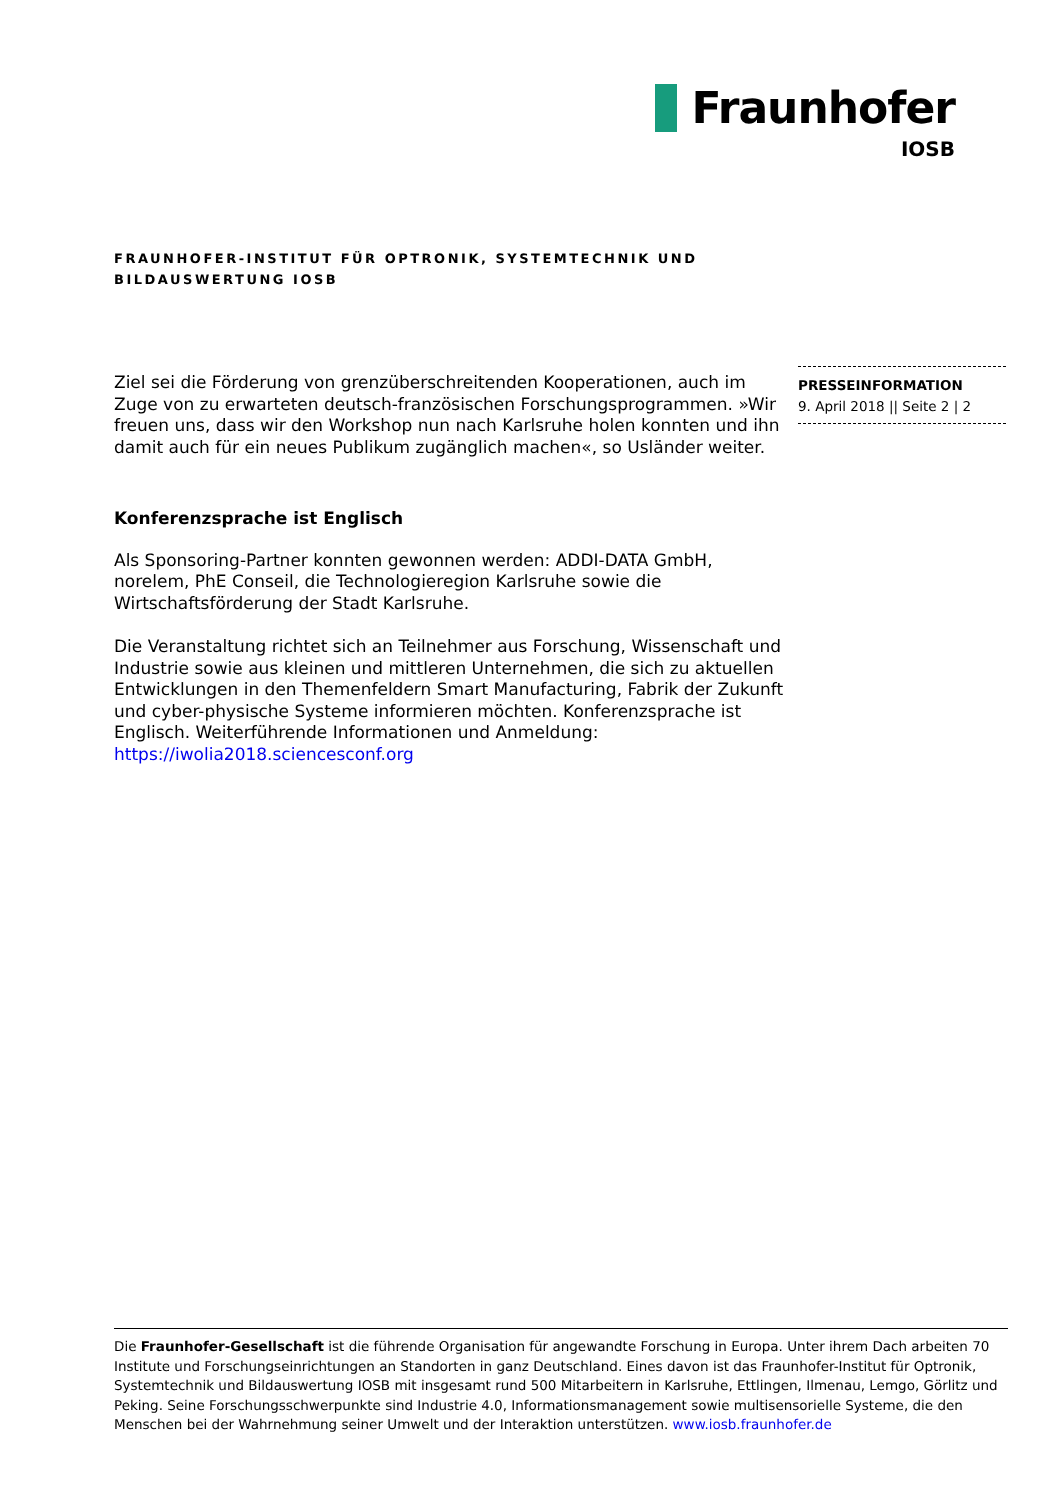Fraunhofer
IOSB
FRAUNHOFER-INSTITUT FÜR OPTRONIK, SYSTEMTECHNIK UND
BILDAUSWERTUNG IOSB
PRESSEINFORMATION
9. April 2018 || Seite 2 | 2
Ziel sei die Förderung von grenzüberschreitenden Kooperationen, auch im Zuge von zu erwarteten deutsch-französischen Forschungsprogrammen. »Wir freuen uns, dass wir den Workshop nun nach Karlsruhe holen konnten und ihn damit auch für ein neues Publikum zugänglich machen«, so Usländer weiter.
Konferenzsprache ist Englisch
Als Sponsoring-Partner konnten gewonnen werden: ADDI-DATA GmbH, norelem, PhE Conseil, die Technologieregion Karlsruhe sowie die Wirtschaftsförderung der Stadt Karlsruhe.
Die Veranstaltung richtet sich an Teilnehmer aus Forschung, Wissenschaft und Industrie sowie aus kleinen und mittleren Unternehmen, die sich zu aktuellen Entwicklungen in den Themenfeldern Smart Manufacturing, Fabrik der Zukunft und cyber-physische Systeme informieren möchten. Konferenzsprache ist Englisch. Weiterführende Informationen und Anmeldung: https://iwolia2018.sciencesconf.org
Die Fraunhofer-Gesellschaft ist die führende Organisation für angewandte Forschung in Europa. Unter ihrem Dach arbeiten 70 Institute und Forschungseinrichtungen an Standorten in ganz Deutschland. Eines davon ist das Fraunhofer-Institut für Optronik, Systemtechnik und Bildauswertung IOSB mit insgesamt rund 500 Mitarbeitern in Karlsruhe, Ettlingen, Ilmenau, Lemgo, Görlitz und Peking. Seine Forschungsschwerpunkte sind Industrie 4.0, Informationsmanagement sowie multisensorielle Systeme, die den Menschen bei der Wahrnehmung seiner Umwelt und der Interaktion unterstützen. www.iosb.fraunhofer.de